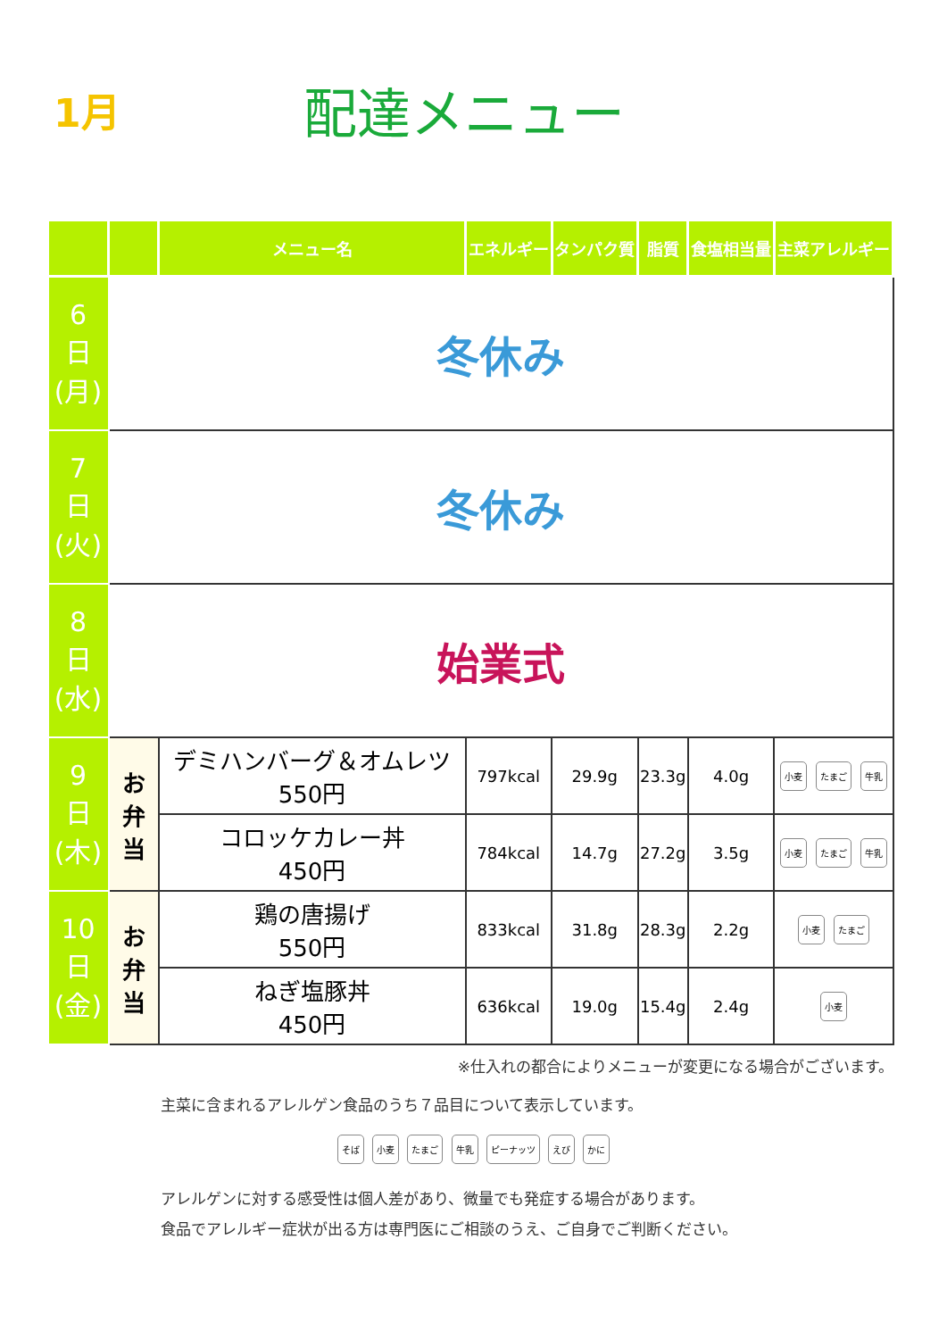1月
配達メニュー
| | | メニュー名 | エネルギー | タンパク質 | 脂質 | 食塩相当量 | 主菜アレルギー |
| --- | --- | --- | --- | --- | --- | --- | --- |
| 6 日 (月) | 冬休み | | | | | | |
| 7 日 (火) | 冬休み | | | | | | |
| 8 日 (水) | 始業式 | | | | | | |
| 9 日 (木) | お 弁 当 | デミハンバーグ＆オムレツ 550円 | 797kcal | 29.9g | 23.3g | 4.0g | 小麦 たまご 牛乳 |
| | | コロッケカレー丼 450円 | 784kcal | 14.7g | 27.2g | 3.5g | 小麦 たまご 牛乳 |
| 10 日 (金) | お 弁 当 | 鶏の唐揚げ 550円 | 833kcal | 31.8g | 28.3g | 2.2g | 小麦 たまご |
| | | ねぎ塩豚丼 450円 | 636kcal | 19.0g | 15.4g | 2.4g | 小麦 |
※仕入れの都合によりメニューが変更になる場合がございます。
主菜に含まれるアレルゲン食品のうち７品目について表示しています。
そば 小麦 たまご 牛乳 ピーナッツ えび かに
アレルゲンに対する感受性は個人差があり、微量でも発症する場合があります。
食品でアレルギー症状が出る方は専門医にご相談のうえ、ご自身でご判断ください。